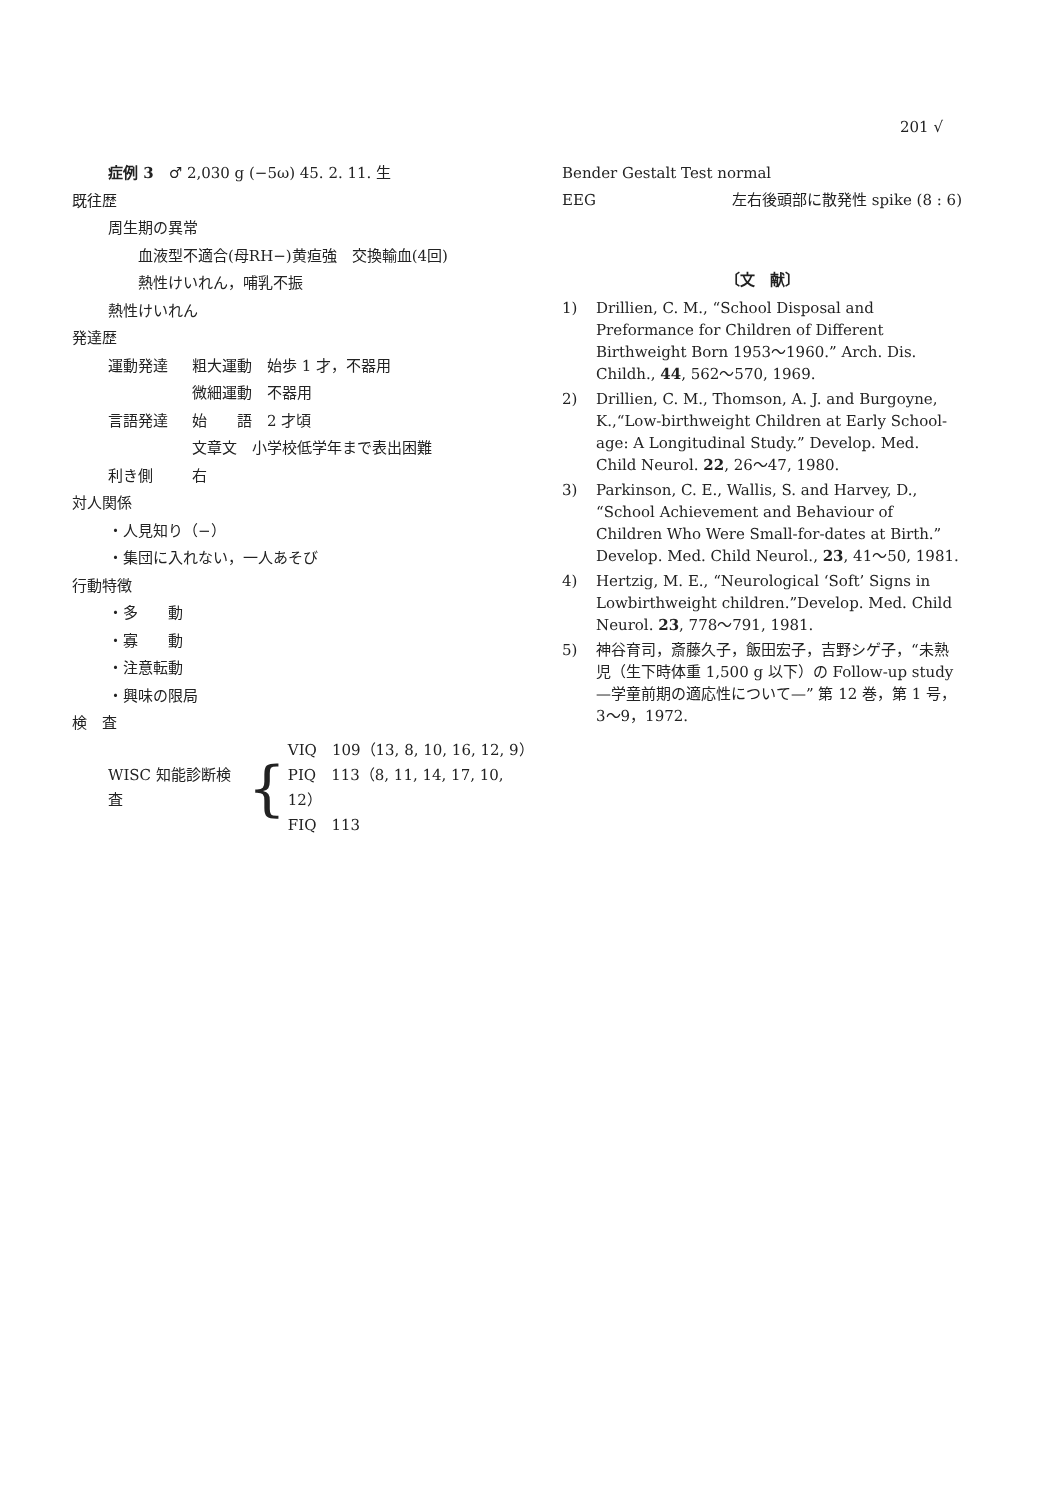201 √
症例 3　♂ 2,030 g (−5ω) 45. 2. 11. 生
既往歴
周生期の異常
血液型不適合(母RH−)黄疸強　交換輸血(4回)
熱性けいれん，哺乳不振
熱性けいれん
発達歴
運動発達 粗大運動　始歩 1 才，不器用
微細運動　不器用
言語発達 始　　語　2 才頃
文章文　小学校低学年まで表出困難
利き側 右
対人関係
・人見知り（−）
・集団に入れない，一人あそび
行動特徴
・多　　動
・寡　　動
・注意転動
・興味の限局
検　査
WISC 知能診断検査 {
VIQ　109（13, 8, 10, 16, 12, 9）
PIQ　113（8, 11, 14, 17, 10, 12）
FIQ　113
Bender Gestalt Test normal
EEG 左右後頭部に散発性 spike (8 : 6)
〔文　献〕
1) Drillien, C. M., “School Disposal and Preformance for Children of Different Birthweight Born 1953〜1960.” Arch. Dis. Childh., 44, 562〜570, 1969.
2) Drillien, C. M., Thomson, A. J. and Burgoyne, K.,“Low-birthweight Children at Early School-age: A Longitudinal Study.” Develop. Med. Child Neurol. 22, 26〜47, 1980.
3) Parkinson, C. E., Wallis, S. and Harvey, D., “School Achievement and Behaviour of Children Who Were Small-for-dates at Birth.” Develop. Med. Child Neurol., 23, 41〜50, 1981.
4) Hertzig, M. E., “Neurological ‘Soft’ Signs in Lowbirthweight children.”Develop. Med. Child Neurol. 23, 778〜791, 1981.
5) 神谷育司，斎藤久子，飯田宏子，吉野シゲ子，“未熟児（生下時体重 1,500 g 以下）の Follow-up study —学童前期の適応性について—” 第 12 巻，第 1 号，3〜9，1972.